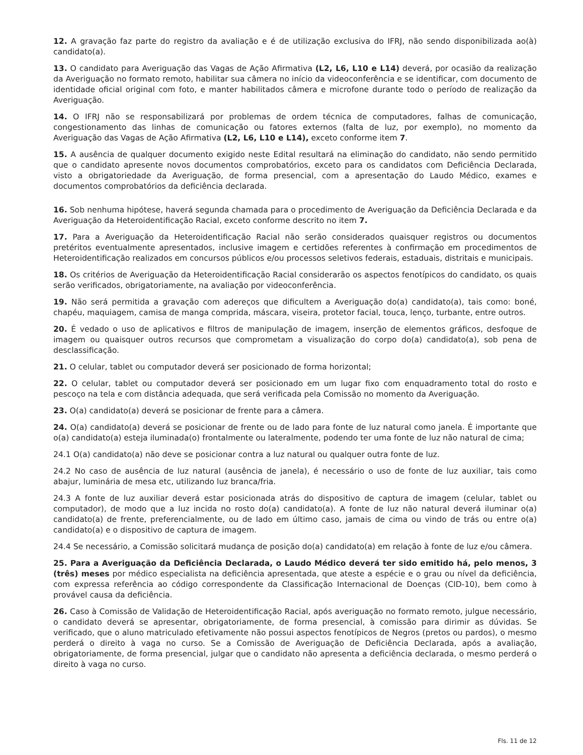12. A gravação faz parte do registro da avaliação e é de utilização exclusiva do IFRJ, não sendo disponibilizada ao(à) candidato(a).
13. O candidato para Averiguação das Vagas de Ação Afirmativa (L2, L6, L10 e L14) deverá, por ocasião da realização da Averiguação no formato remoto, habilitar sua câmera no início da videoconferência e se identificar, com documento de identidade oficial original com foto, e manter habilitados câmera e microfone durante todo o período de realização da Averiguação.
14. O IFRJ não se responsabilizará por problemas de ordem técnica de computadores, falhas de comunicação, congestionamento das linhas de comunicação ou fatores externos (falta de luz, por exemplo), no momento da Averiguação das Vagas de Ação Afirmativa (L2, L6, L10 e L14), exceto conforme item 7.
15. A ausência de qualquer documento exigido neste Edital resultará na eliminação do candidato, não sendo permitido que o candidato apresente novos documentos comprobatórios, exceto para os candidatos com Deficiência Declarada, visto a obrigatoriedade da Averiguação, de forma presencial, com a apresentação do Laudo Médico, exames e documentos comprobatórios da deficiência declarada.
16. Sob nenhuma hipótese, haverá segunda chamada para o procedimento de Averiguação da Deficiência Declarada e da Averiguação da Heteroidentificação Racial, exceto conforme descrito no item 7.
17. Para a Averiguação da Heteroidentificação Racial não serão considerados quaisquer registros ou documentos pretéritos eventualmente apresentados, inclusive imagem e certidões referentes à confirmação em procedimentos de Heteroidentificação realizados em concursos públicos e/ou processos seletivos federais, estaduais, distritais e municipais.
18. Os critérios de Averiguação da Heteroidentificação Racial considerarão os aspectos fenotípicos do candidato, os quais serão verificados, obrigatoriamente, na avaliação por videoconferência.
19. Não será permitida a gravação com adereços que dificultem a Averiguação do(a) candidato(a), tais como: boné, chapéu, maquiagem, camisa de manga comprida, máscara, viseira, protetor facial, touca, lenço, turbante, entre outros.
20. É vedado o uso de aplicativos e filtros de manipulação de imagem, inserção de elementos gráficos, desfoque de imagem ou quaisquer outros recursos que comprometam a visualização do corpo do(a) candidato(a), sob pena de desclassificação.
21. O celular, tablet ou computador deverá ser posicionado de forma horizontal;
22. O celular, tablet ou computador deverá ser posicionado em um lugar fixo com enquadramento total do rosto e pescoço na tela e com distância adequada, que será verificada pela Comissão no momento da Averiguação.
23. O(a) candidato(a) deverá se posicionar de frente para a câmera.
24. O(a) candidato(a) deverá se posicionar de frente ou de lado para fonte de luz natural como janela. É importante que o(a) candidato(a) esteja iluminada(o) frontalmente ou lateralmente, podendo ter uma fonte de luz não natural de cima;
24.1 O(a) candidato(a) não deve se posicionar contra a luz natural ou qualquer outra fonte de luz.
24.2 No caso de ausência de luz natural (ausência de janela), é necessário o uso de fonte de luz auxiliar, tais como abajur, luminária de mesa etc, utilizando luz branca/fria.
24.3 A fonte de luz auxiliar deverá estar posicionada atrás do dispositivo de captura de imagem (celular, tablet ou computador), de modo que a luz incida no rosto do(a) candidato(a). A fonte de luz não natural deverá iluminar o(a) candidato(a) de frente, preferencialmente, ou de lado em último caso, jamais de cima ou vindo de trás ou entre o(a) candidato(a) e o dispositivo de captura de imagem.
24.4 Se necessário, a Comissão solicitará mudança de posição do(a) candidato(a) em relação à fonte de luz e/ou câmera.
25. Para a Averiguação da Deficiência Declarada, o Laudo Médico deverá ter sido emitido há, pelo menos, 3 (três) meses por médico especialista na deficiência apresentada, que ateste a espécie e o grau ou nível da deficiência, com expressa referência ao código correspondente da Classificação Internacional de Doenças (CID-10), bem como à provável causa da deficiência.
26. Caso à Comissão de Validação de Heteroidentificação Racial, após averiguação no formato remoto, julgue necessário, o candidato deverá se apresentar, obrigatoriamente, de forma presencial, à comissão para dirimir as dúvidas. Se verificado, que o aluno matriculado efetivamente não possui aspectos fenotípicos de Negros (pretos ou pardos), o mesmo perderá o direito à vaga no curso. Se a Comissão de Averiguação de Deficiência Declarada, após a avaliação, obrigatoriamente, de forma presencial, julgar que o candidato não apresenta a deficiência declarada, o mesmo perderá o direito à vaga no curso.
Fls. 11 de 12